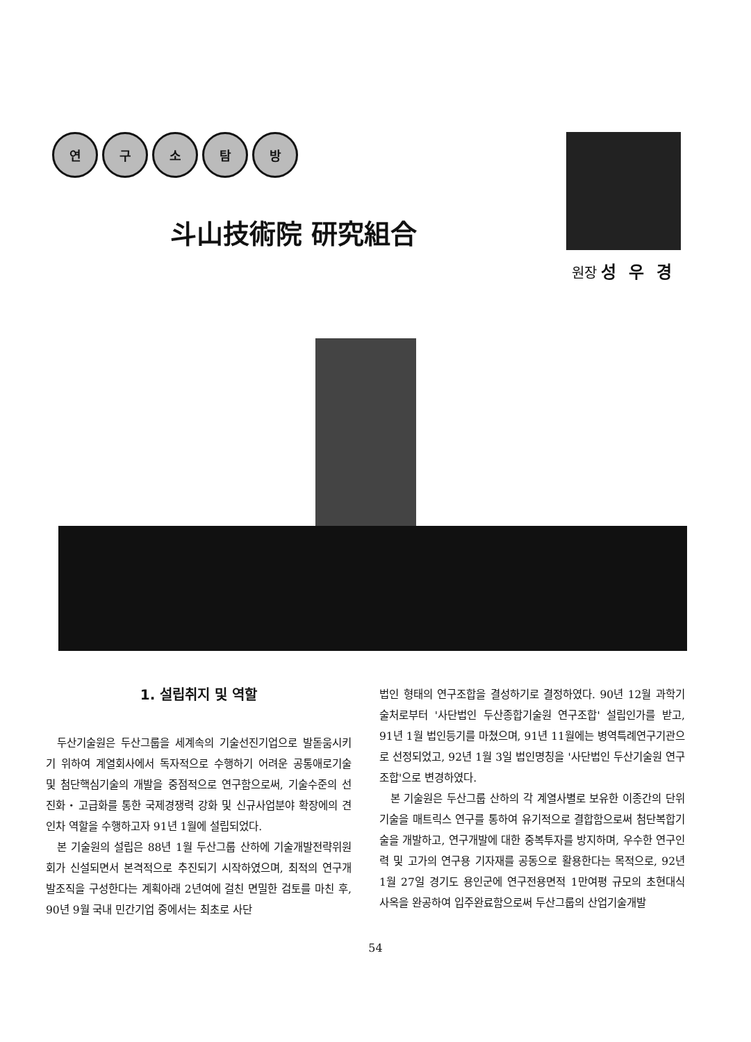연 구 소 탐 방
斗山技術院 研究組合
원장 성우경
1. 설립취지 및 역할
두산기술원은 두산그룹을 세계속의 기술선진기업으로 발돋움시키기 위하여 계열회사에서 독자적으로 수행하기 어려운 공통애로기술 및 첨단핵심기술의 개발을 중점적으로 연구함으로써, 기술수준의 선진화・고급화를 통한 국제경쟁력 강화 및 신규사업분야 확장에의 견인차 역할을 수행하고자 91년 1월에 설립되었다.
본 기술원의 설립은 88년 1월 두산그룹 산하에 기술개발전략위원회가 신설되면서 본격적으로 추진되기 시작하였으며, 최적의 연구개발조직을 구성한다는 계획아래 2년여에 걸친 면밀한 검토를 마친 후, 90년 9월 국내 민간기업 중에서는 최초로 사단
법인 형태의 연구조합을 결성하기로 결정하였다. 90년 12월 과학기술처로부터 '사단법인 두산종합기술원 연구조합' 설립인가를 받고, 91년 1월 법인등기를 마쳤으며, 91년 11월에는 병역특례연구기관으로 선정되었고, 92년 1월 3일 법인명칭을 '사단법인 두산기술원 연구조합'으로 변경하였다.
본 기술원은 두산그룹 산하의 각 계열사별로 보유한 이종간의 단위기술을 매트릭스 연구를 통하여 유기적으로 결합함으로써 첨단복합기술을 개발하고, 연구개발에 대한 중복투자를 방지하며, 우수한 연구인력 및 고가의 연구용 기자재를 공동으로 활용한다는 목적으로, 92년 1월 27일 경기도 용인군에 연구전용면적 1만여평 규모의 초현대식 사옥을 완공하여 입주완료함으로써 두산그룹의 산업기술개발
54